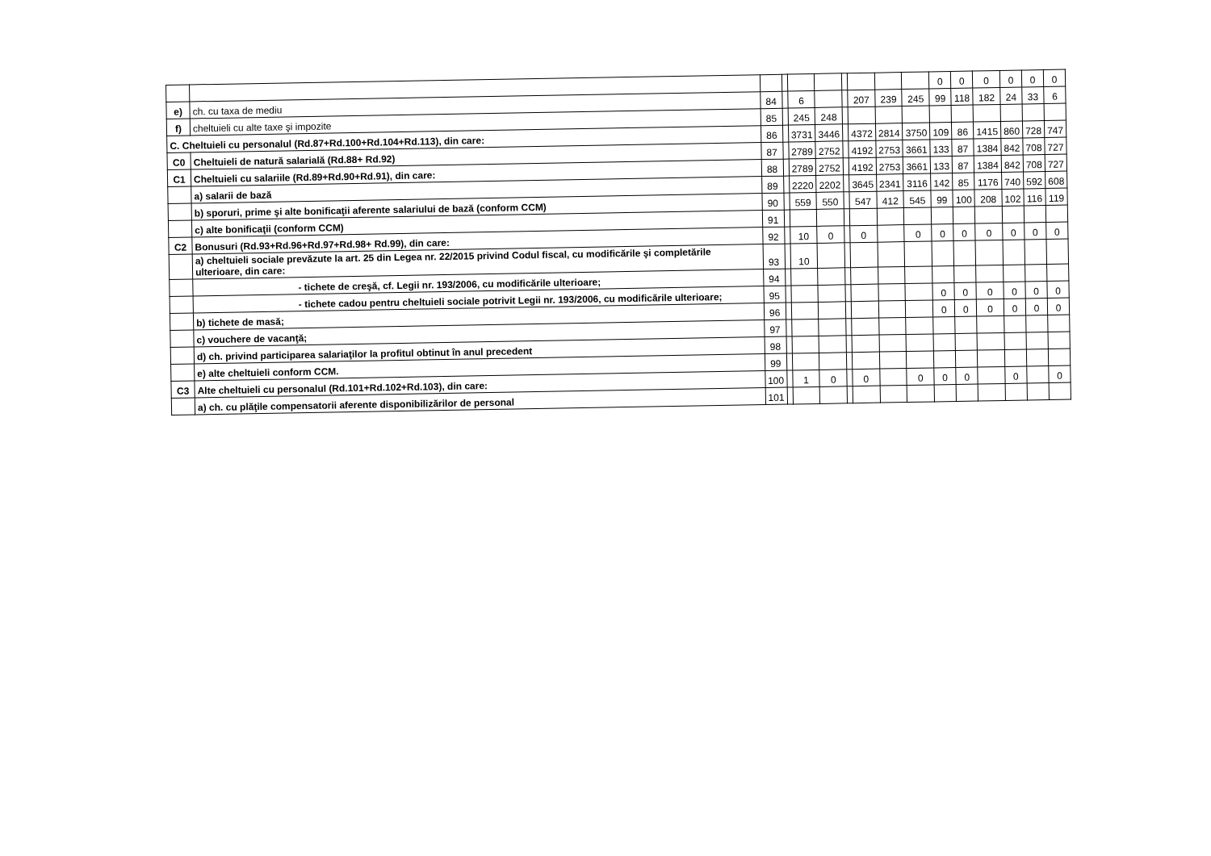| | | | | | | | | | | 0 | 0 | 0 | 0 | 0 | 0 |
| e) | ch. cu taxa de mediu | 84 | | 6 | | | 207 | 239 | 245 | 99 | 118 | 182 | 24 | 33 | 6 |
| f) | cheltuieli cu alte taxe şi impozite | 85 | | 245 | 248 | | | | | | | | | | |
| C. Cheltuieli cu personalul (Rd.87+Rd.100+Rd.104+Rd.113), din care: | | 86 | | 3731 | 3446 | | 4372 | 2814 | 3750 | 109 | 86 | 1415 | 860 | 728 | 747 |
| C0 | Cheltuieli de natură salarială (Rd.88+ Rd.92) | 87 | | 2789 | 2752 | | 4192 | 2753 | 3661 | 133 | 87 | 1384 | 842 | 708 | 727 |
| C1 | Cheltuieli cu salariile (Rd.89+Rd.90+Rd.91), din care: | 88 | | 2789 | 2752 | | 4192 | 2753 | 3661 | 133 | 87 | 1384 | 842 | 708 | 727 |
| | a) salarii de bază | 89 | | 2220 | 2202 | | 3645 | 2341 | 3116 | 142 | 85 | 1176 | 740 | 592 | 608 |
| | b) sporuri, prime şi alte bonificaţii aferente salariului de bază (conform CCM) | 90 | | 559 | 550 | | 547 | 412 | 545 | 99 | 100 | 208 | 102 | 116 | 119 |
| | c) alte bonificaţii (conform CCM) | 91 | | | | | | | | | | | | | |
| C2 | Bonusuri (Rd.93+Rd.96+Rd.97+Rd.98+ Rd.99), din care: | 92 | | 10 | 0 | | 0 | | 0 | 0 | 0 | 0 | 0 | 0 | 0 |
| | a) cheltuieli sociale prevăzute la art. 25 din Legea nr. 22/2015 privind Codul fiscal, cu modificările şi completările ulterioare, din care: | 93 | | 10 | | | | | | | | | | | |
| | - tichete de creşă, cf. Legii nr. 193/2006, cu modificările ulterioare; | 94 | | | | | | | | | | | | | |
| | - tichete cadou pentru cheltuieli sociale potrivit Legii nr. 193/2006, cu modificările ulterioare; | 95 | | | | | | | | 0 | 0 | 0 | 0 | 0 | 0 |
| | b) tichete de masă; | 96 | | | | | | | | 0 | 0 | 0 | 0 | 0 | 0 |
| | c) vouchere de vacanţă; | 97 | | | | | | | | | | | | | |
| | d) ch. privind participarea salariaţilor la profitul obtinut în anul precedent | 98 | | | | | | | | | | | | | |
| | e) alte cheltuieli conform CCM. | 99 | | | | | | | | | | | | | |
| C3 | Alte cheltuieli cu personalul (Rd.101+Rd.102+Rd.103), din care: | 100 | | 1 | 0 | | 0 | | 0 | 0 | 0 | | 0 | | 0 |
| | a) ch. cu plăţile compensatorii aferente disponibilizărilor de personal | 101 | | | | | | | | | | | | | |